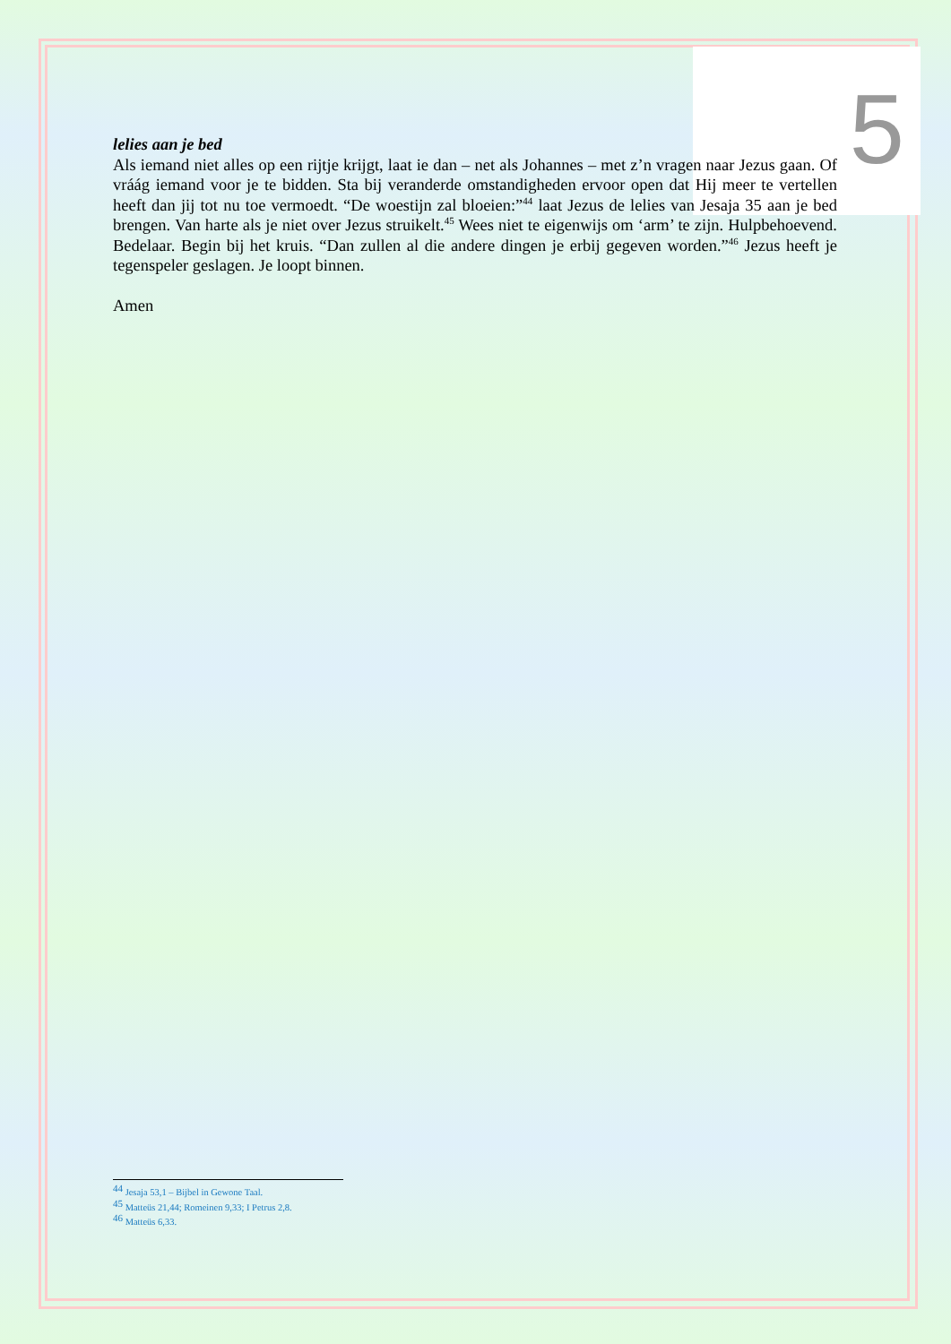5
lelies aan je bed
Als iemand niet alles op een rijtje krijgt, laat ie dan – net als Johannes – met z’n vragen naar Jezus gaan. Of vráág iemand voor je te bidden. Sta bij veranderde omstandigheden ervoor open dat Hij meer te vertellen heeft dan jij tot nu toe vermoedt. “De woestijn zal bloeien:”<sup>44</sup> laat Jezus de lelies van Jesaja 35 aan je bed brengen. Van harte als je niet over Jezus struikelt.<sup>45</sup> Wees niet te eigenwijs om ‘arm’ te zijn. Hulpbehoevend. Bedelaar. Begin bij het kruis. “Dan zullen al die andere dingen je erbij gegeven worden.”<sup>46</sup> Jezus heeft je tegenspeler geslagen. Je loopt binnen.
Amen
<sup>44</sup> Jesaja 53,1 – Bijbel in Gewone Taal.
<sup>45</sup> Matteüs 21,44; Romeinen 9,33; I Petrus 2,8.
<sup>46</sup> Matteüs 6,33.